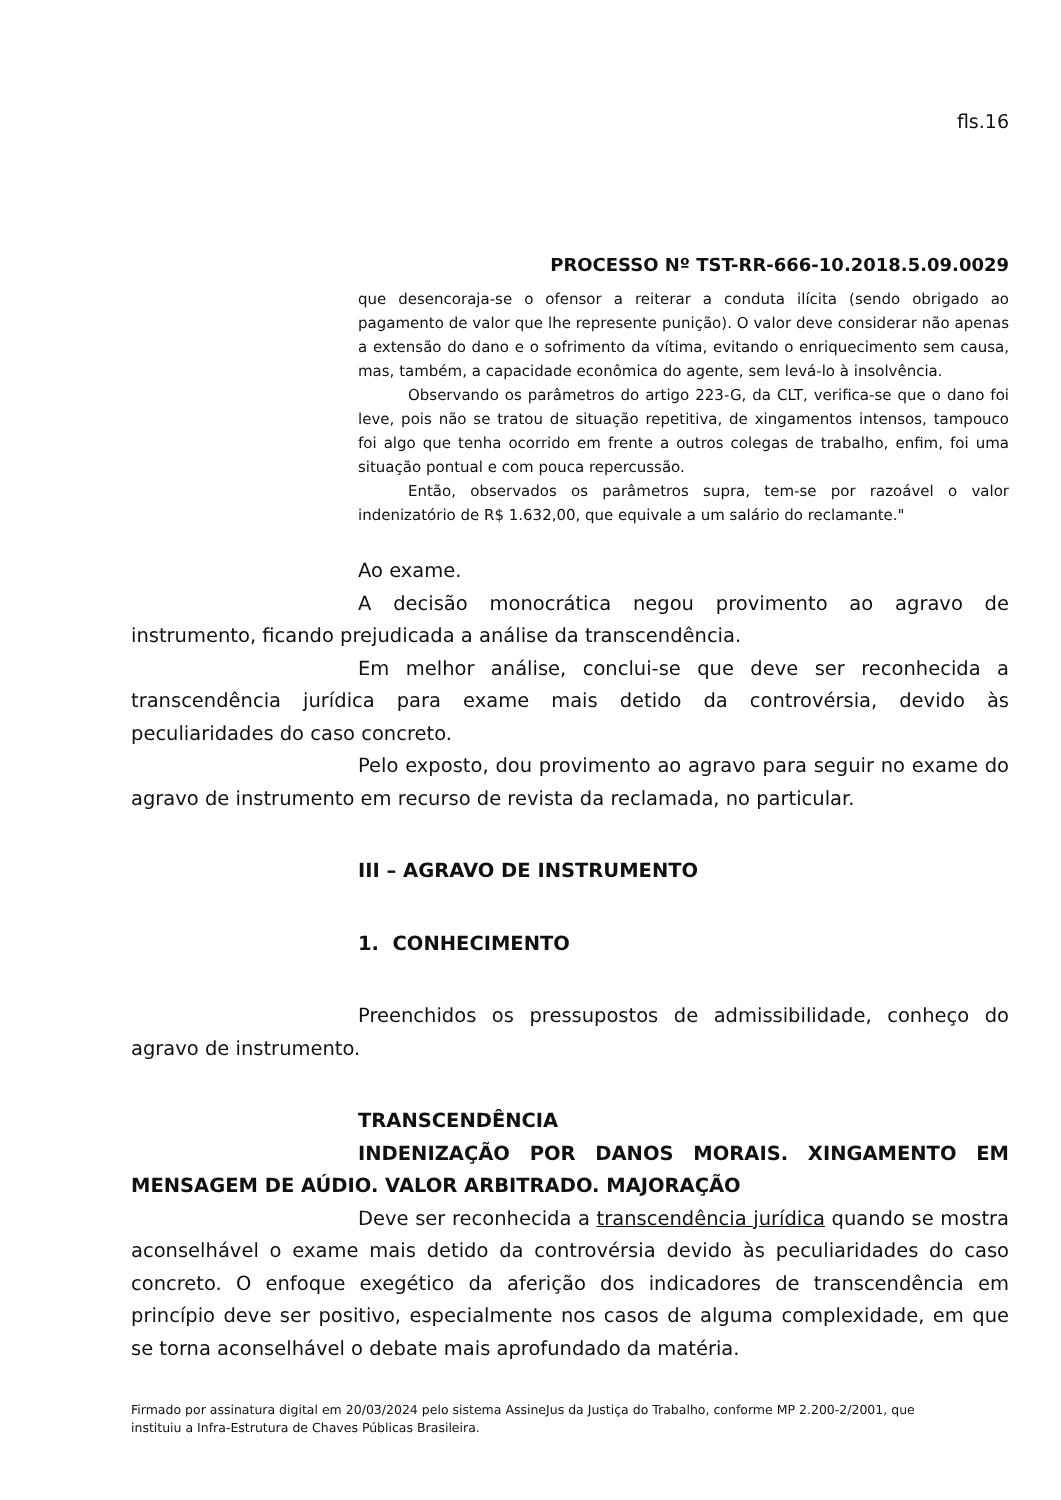fls.16
PROCESSO Nº TST-RR-666-10.2018.5.09.0029
que desencoraja-se o ofensor a reiterar a conduta ilícita (sendo obrigado ao pagamento de valor que lhe represente punição). O valor deve considerar não apenas a extensão do dano e o sofrimento da vítima, evitando o enriquecimento sem causa, mas, também, a capacidade econômica do agente, sem levá-lo à insolvência.
Observando os parâmetros do artigo 223-G, da CLT, verifica-se que o dano foi leve, pois não se tratou de situação repetitiva, de xingamentos intensos, tampouco foi algo que tenha ocorrido em frente a outros colegas de trabalho, enfim, foi uma situação pontual e com pouca repercussão.
Então, observados os parâmetros supra, tem-se por razoável o valor indenizatório de R$ 1.632,00, que equivale a um salário do reclamante."
Ao exame.
A decisão monocrática negou provimento ao agravo de instrumento, ficando prejudicada a análise da transcendência.
Em melhor análise, conclui-se que deve ser reconhecida a transcendência jurídica para exame mais detido da controvérsia, devido às peculiaridades do caso concreto.
Pelo exposto, dou provimento ao agravo para seguir no exame do agravo de instrumento em recurso de revista da reclamada, no particular.
III – AGRAVO DE INSTRUMENTO
1. CONHECIMENTO
Preenchidos os pressupostos de admissibilidade, conheço do agravo de instrumento.
TRANSCENDÊNCIA
INDENIZAÇÃO POR DANOS MORAIS. XINGAMENTO EM MENSAGEM DE AÚDIO. VALOR ARBITRADO. MAJORAÇÃO
Deve ser reconhecida a transcendência jurídica quando se mostra aconselhável o exame mais detido da controvérsia devido às peculiaridades do caso concreto. O enfoque exegético da aferição dos indicadores de transcendência em princípio deve ser positivo, especialmente nos casos de alguma complexidade, em que se torna aconselhável o debate mais aprofundado da matéria.
Firmado por assinatura digital em 20/03/2024 pelo sistema AssineJus da Justiça do Trabalho, conforme MP 2.200-2/2001, que instituiu a Infra-Estrutura de Chaves Públicas Brasileira.